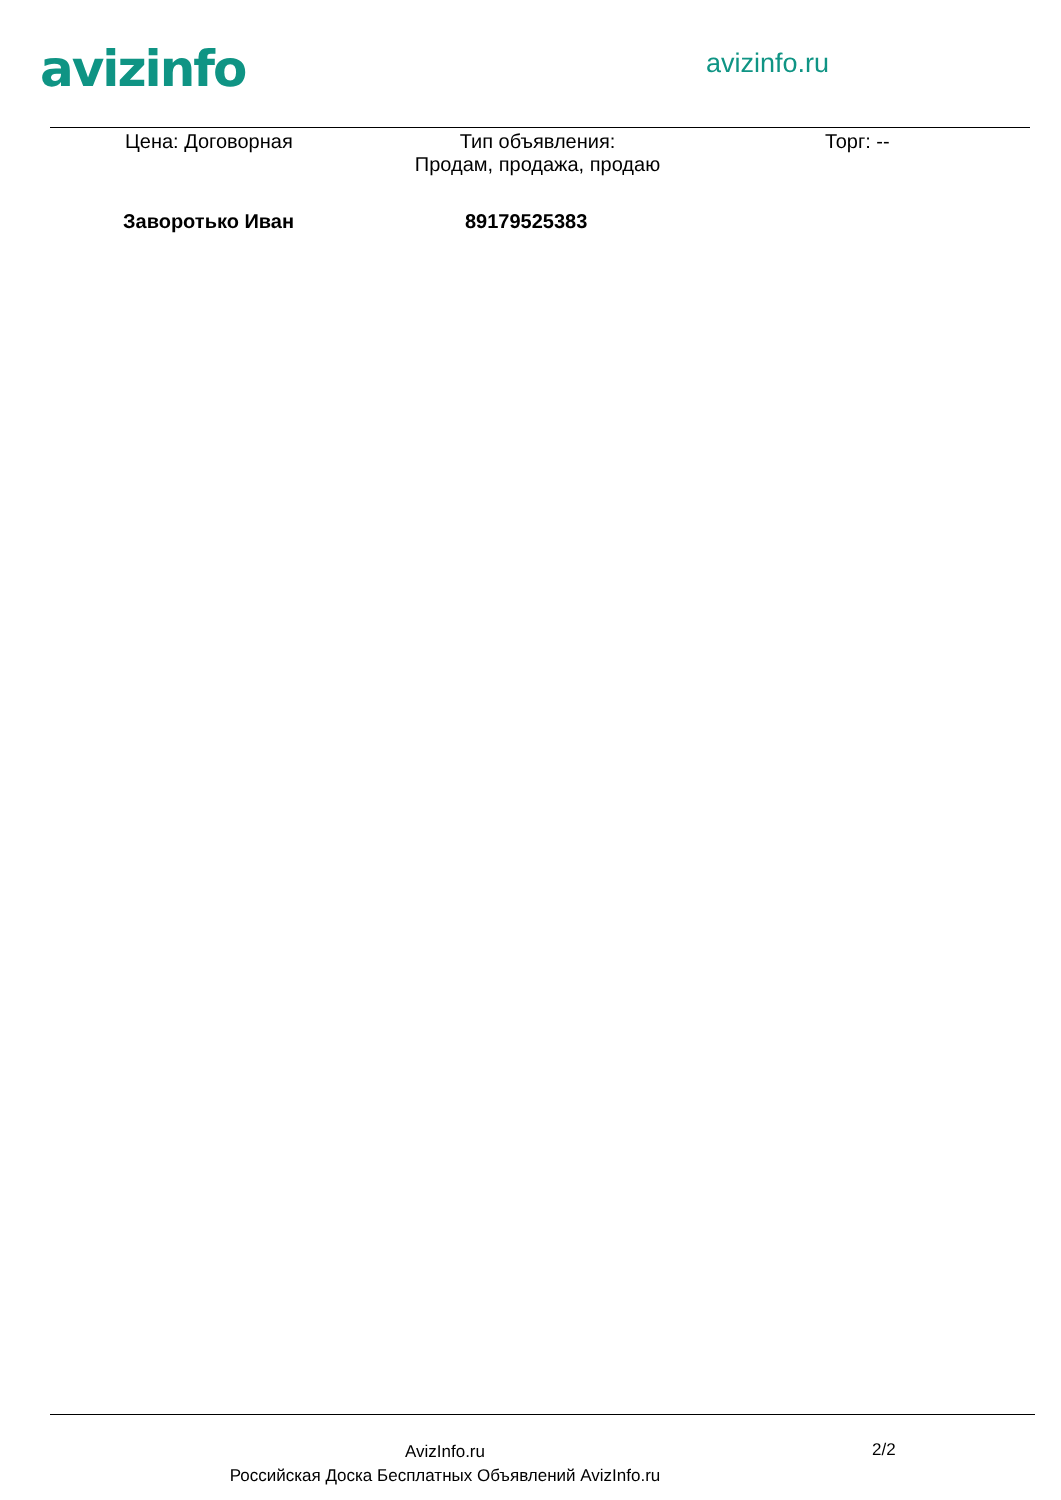avizinfo avizinfo.ru
Цена: Договорная
Тип объявления:
Продам, продажа, продаю
Торг: --
Заворотько Иван 89179525383
AvizInfo.ru
Российская Доска Бесплатных Объявлений AvizInfo.ru
2/2